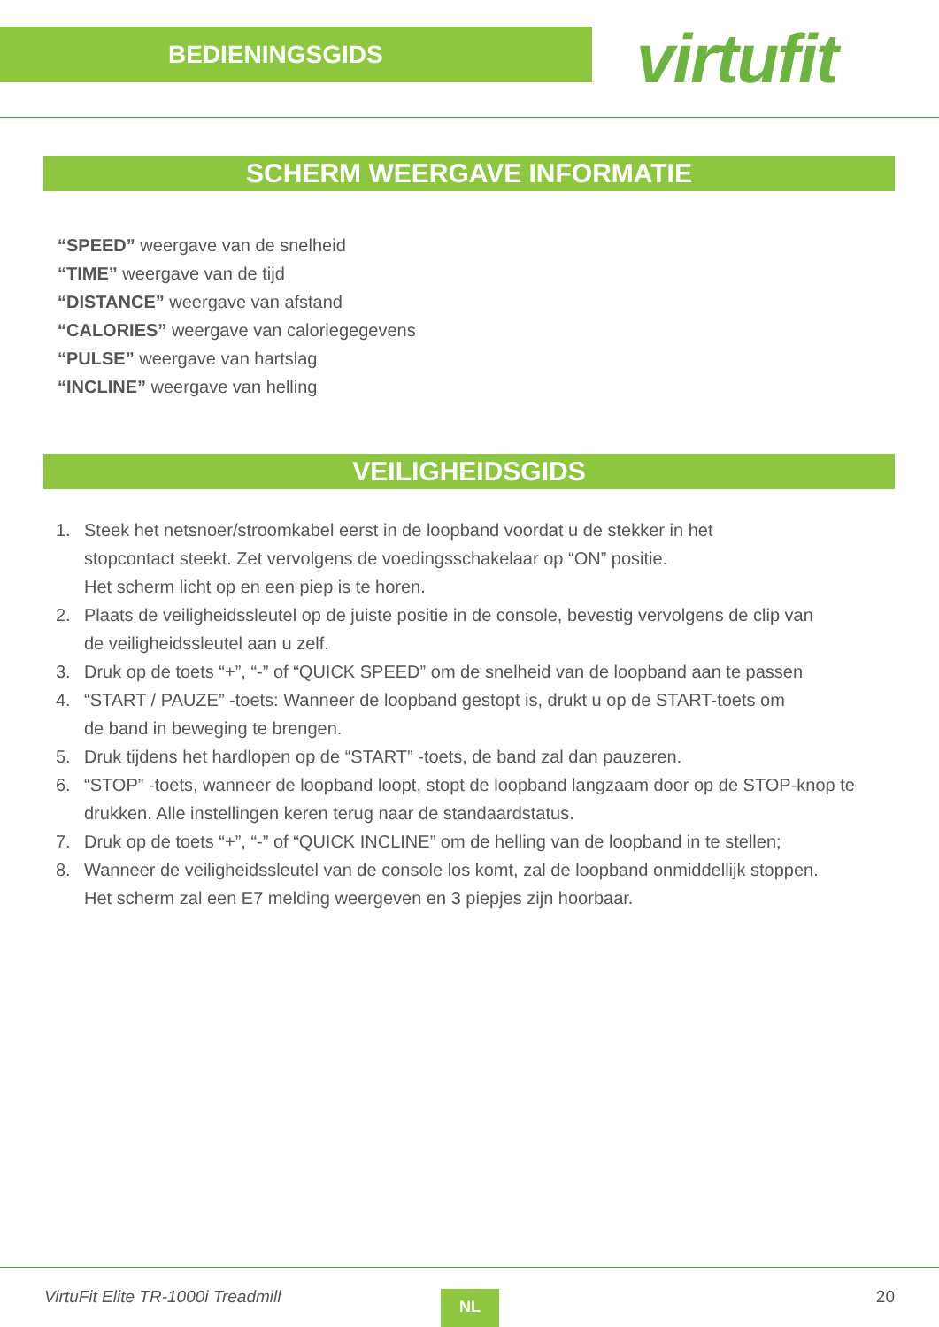BEDIENINGSGIDS
virtufit
SCHERM WEERGAVE INFORMATIE
“SPEED” weergave van de snelheid
“TIME” weergave van de tijd
“DISTANCE” weergave van afstand
“CALORIES” weergave van caloriegegevens
“PULSE” weergave van hartslag
“INCLINE” weergave van helling
VEILIGHEIDSGIDS
1. Steek het netsnoer/stroomkabel eerst in de loopband voordat u de stekker in het
stopcontact steekt. Zet vervolgens de voedingsschakelaar op “ON” positie.
Het scherm licht op en een piep is te horen.
2. Plaats de veiligheidssleutel op de juiste positie in de console, bevestig vervolgens de clip van
de veiligheidssleutel aan u zelf.
3. Druk op de toets “+”, “-” of “QUICK SPEED” om de snelheid van de loopband aan te passen
4. “START / PAUZE” -toets: Wanneer de loopband gestopt is, drukt u op de START-toets om
de band in beweging te brengen.
5. Druk tijdens het hardlopen op de “START” -toets, de band zal dan pauzeren.
6. “STOP” -toets, wanneer de loopband loopt, stopt de loopband langzaam door op de STOP-knop te
drukken. Alle instellingen keren terug naar de standaardstatus.
7. Druk op de toets “+”, “-” of “QUICK INCLINE” om de helling van de loopband in te stellen;
8. Wanneer de veiligheidssleutel van de console los komt, zal de loopband onmiddellijk stoppen.
Het scherm zal een E7 melding weergeven en 3 piepjes zijn hoorbaar.
VirtuFit Elite TR-1000i Treadmill
NL 20